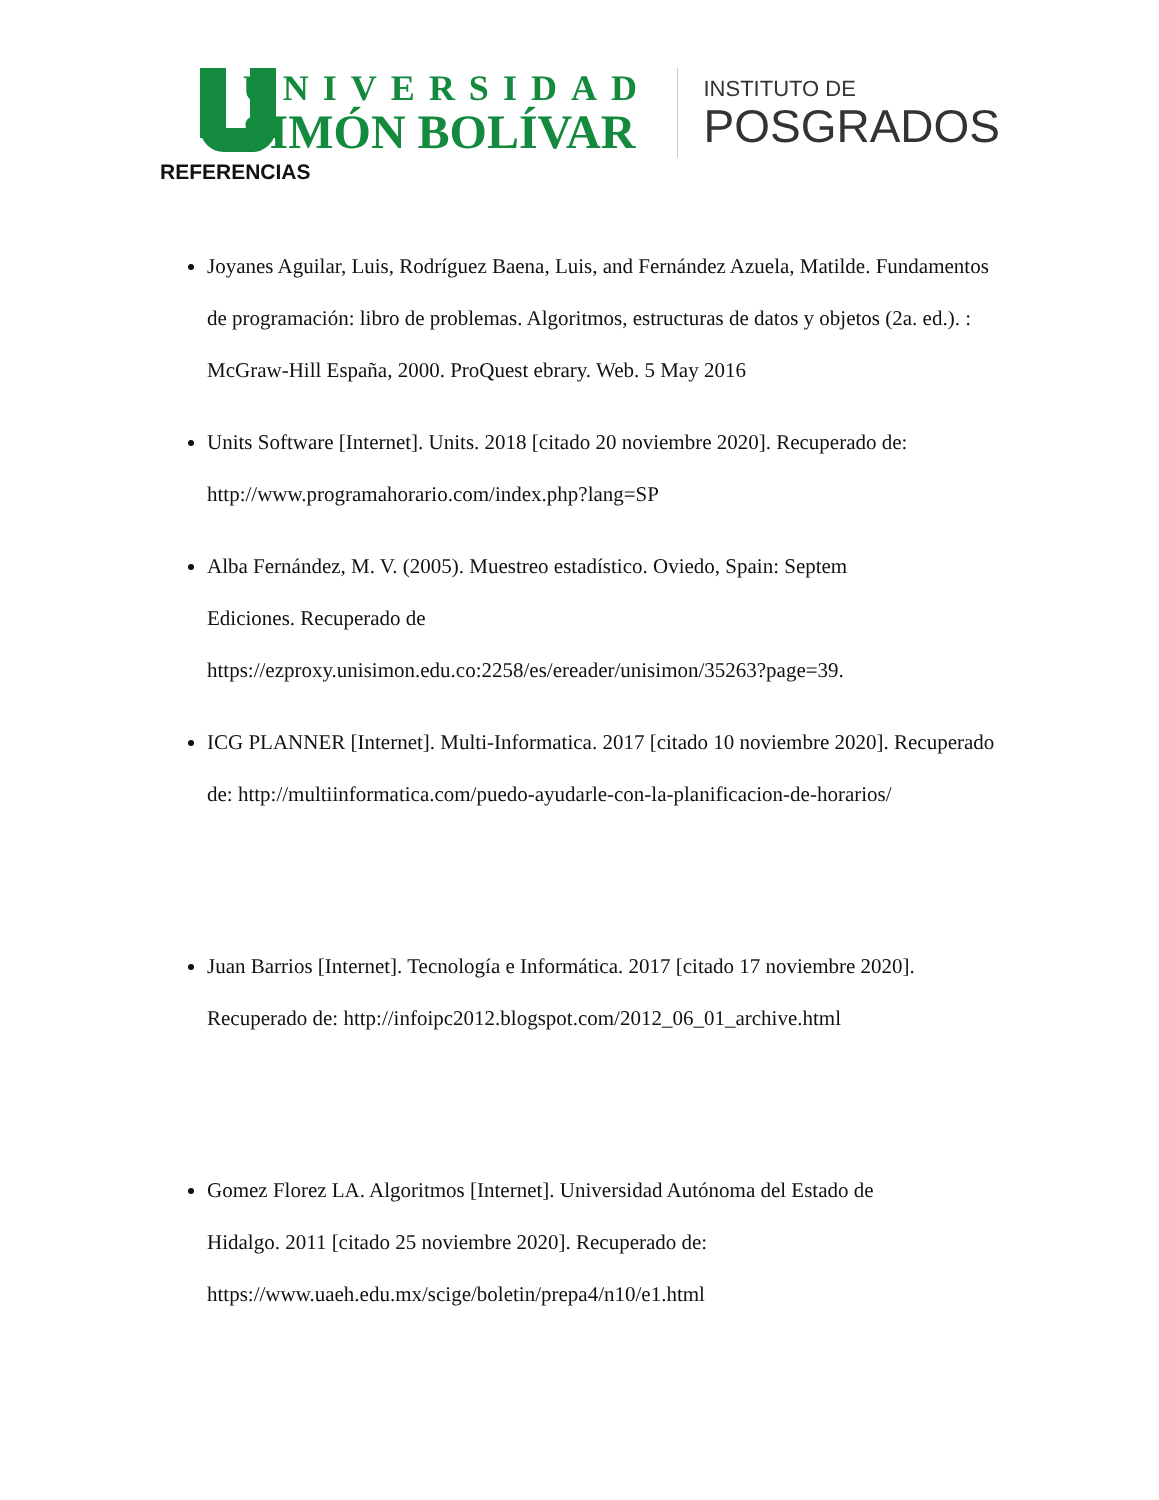UNIVERSIDAD
SIMÓN BOLÍVAR
INSTITUTO DE
POSGRADOS
REFERENCIAS
Joyanes Aguilar, Luis, Rodríguez Baena, Luis, and Fernández Azuela, Matilde. Fundamentos de programación: libro de problemas. Algoritmos, estructuras de datos y objetos (2a. ed.). : McGraw-Hill España, 2000. ProQuest ebrary. Web. 5 May 2016
Units Software [Internet]. Units. 2018 [citado 20 noviembre 2020]. Recuperado de: http://www.programahorario.com/index.php?lang=SP
Alba Fernández, M. V. (2005). Muestreo estadístico. Oviedo, Spain: Septem
Ediciones. Recuperado de
https://ezproxy.unisimon.edu.co:2258/es/ereader/unisimon/35263?page=39.
ICG PLANNER [Internet]. Multi-Informatica. 2017 [citado 10 noviembre 2020]. Recuperado de: http://multiinformatica.com/puedo-ayudarle-con-la-planificacion-de-horarios/
Juan Barrios [Internet]. Tecnología e Informática. 2017 [citado 17 noviembre 2020]. Recuperado de: http://infoipc2012.blogspot.com/2012_06_01_archive.html
Gomez Florez LA. Algoritmos [Internet]. Universidad Autónoma del Estado de
Hidalgo. 2011 [citado 25 noviembre 2020]. Recuperado de:
https://www.uaeh.edu.mx/scige/boletin/prepa4/n10/e1.html